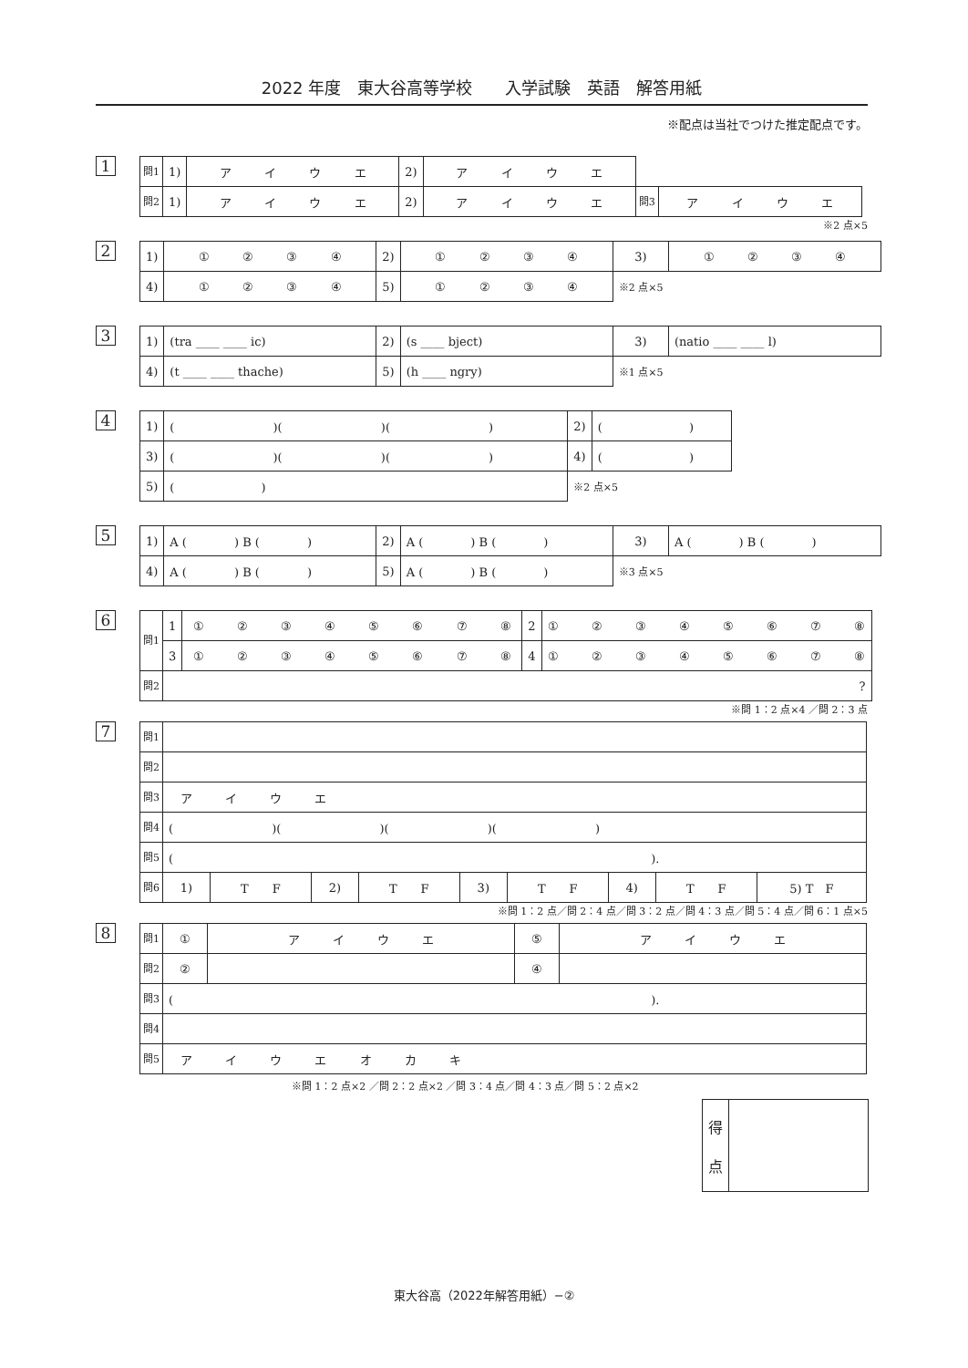2022 年度　東大谷高等学校　　入学試験　英語　解答用紙
※配点は当社でつけた推定配点です。
1
| 問1 | 1) | ア イ ウ エ | 2) | ア イ ウ エ | | |
| 問2 | 1) | ア イ ウ エ | 2) | ア イ ウ エ | 問3 | ア イ ウ エ |
※2 点×5
2
| 1) | ① ② ③ ④ | 2) | ① ② ③ ④ | 3) | ① ② ③ ④ |
| 4) | ① ② ③ ④ | 5) | ① ② ③ ④ | ※2 点×5 | |
3
| 1) | (tra ____ ____ ic) | 2) | (s ____ bject) | 3) | (natio ____ ____ l) |
| 4) | (t ____ ____ thache) | 5) | (h ____ ngry) | ※1 点×5 | |
4
| 1) | ( )( )( ) | 2) | ( ) |
| 3) | ( )( )( ) | 4) | ( ) |
| 5) | ( ) | ※2 点×5 | |
5
| 1) | A ( ) B ( ) | 2) | A ( ) B ( ) | 3) | A ( ) B ( ) |
| 4) | A ( ) B ( ) | 5) | A ( ) B ( ) | ※3 点×5 | |
6
| 問1 | 1 | ① ② ③ ④ ⑤ ⑥ ⑦ ⑧ | 2 | ① ② ③ ④ ⑤ ⑥ ⑦ ⑧ |
| | 3 | ① ② ③ ④ ⑤ ⑥ ⑦ ⑧ | 4 | ① ② ③ ④ ⑤ ⑥ ⑦ ⑧ |
| 問2 | ? | | | |
※問 1：2 点×4 ／問 2：3 点
7
| 問1 | | | | | | | | | |
| 問2 | | | | | | | | | |
| 問3 | ア イ ウ エ | | | | | | | | |
| 問4 | ( )( )( )( ) | | | | | | | | |
| 問5 | ( ). | | | | | | | | |
| 問6 | 1) | T F | 2) | T F | 3) | T F | 4) | T F | 5) T F |
※問 1：2 点／問 2：4 点／問 3：2 点／問 4：3 点／問 5：4 点／問 6：1 点×5
8
| 問1 | ① | ア イ ウ エ | ⑤ | ア イ ウ エ |
| 問2 | ② | | ④ | |
| 問3 | ( ). | | | |
| 問4 | | | | |
| 問5 | ア イ ウ エ オ カ キ | | | |
※問 1：2 点×2 ／問 2：2 点×2 ／問 3：4 点／問 4：3 点／問 5：2 点×2
| 得 点 | |
東大谷高（2022年解答用紙）−②